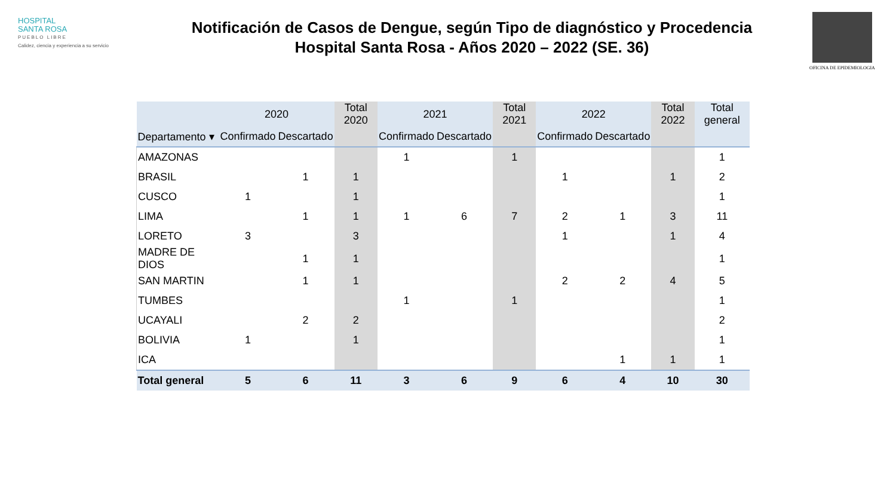HOSPITAL
SANTA ROSA
PUEBLO LIBRE
Calidez, ciencia y experiencia a su servicio
Notificación de Casos de Dengue, según Tipo de diagnóstico y Procedencia
Hospital Santa Rosa - Años 2020 – 2022 (SE. 36)
OFICINA DE EPIDEMIOLOGIA
| | 2020 | | Total 2020 | 2021 | | Total 2021 | 2022 | | Total 2022 | Total general |
| --- | --- | --- | --- | --- | --- | --- | --- | --- | --- | --- |
| Departamento ▾ | Confirmado | Descartado | | Confirmado | Descartado | | Confirmado | Descartado | | |
| AMAZONAS | | | | 1 | | 1 | | | | 1 |
| BRASIL | | 1 | 1 | | | | 1 | | 1 | 2 |
| CUSCO | 1 | | 1 | | | | | | | 1 |
| LIMA | | 1 | 1 | 1 | 6 | 7 | 2 | 1 | 3 | 11 |
| LORETO | 3 | | 3 | | | | 1 | | 1 | 4 |
| MADRE DE DIOS | | 1 | 1 | | | | | | | 1 |
| SAN MARTIN | | 1 | 1 | | | | 2 | 2 | 4 | 5 |
| TUMBES | | | | 1 | | 1 | | | | 1 |
| UCAYALI | | 2 | 2 | | | | | | | 2 |
| BOLIVIA | 1 | | 1 | | | | | | | 1 |
| ICA | | | | | | | | 1 | 1 | 1 |
| Total general | 5 | 6 | 11 | 3 | 6 | 9 | 6 | 4 | 10 | 30 |